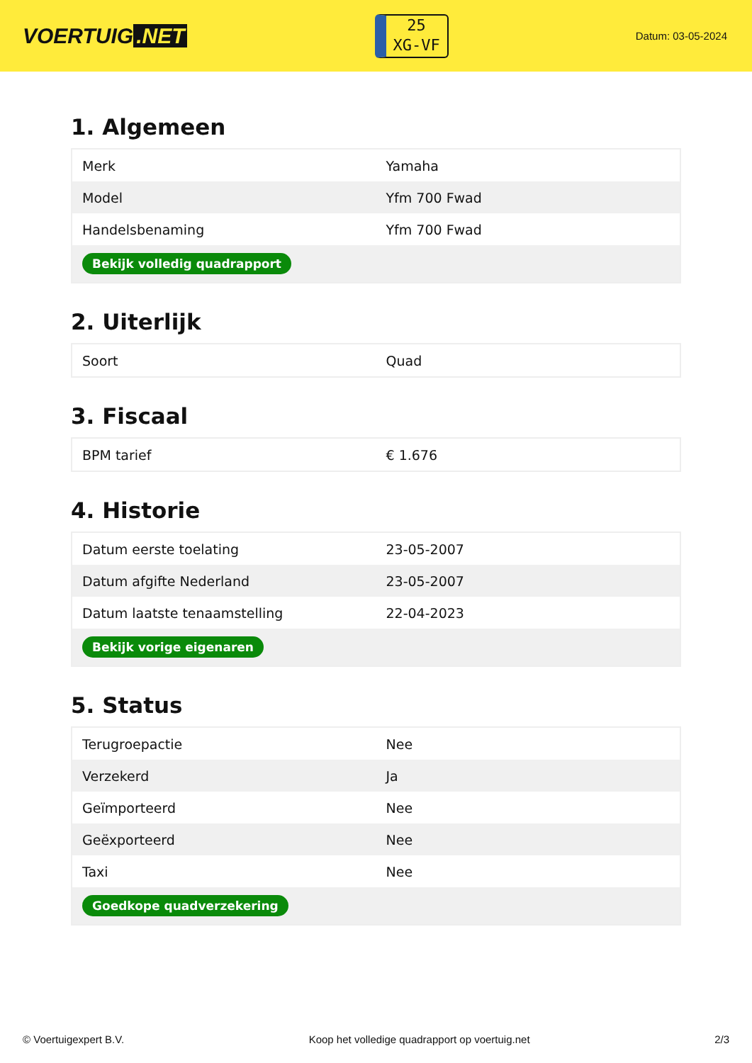VOERTUIG.NET
25
XG-VF
Datum: 03-05-2024
1. Algemeen
| Merk | Yamaha |
| Model | Yfm 700 Fwad |
| Handelsbenaming | Yfm 700 Fwad |
| Bekijk volledig quadrapport | |
2. Uiterlijk
| Soort | Quad |
3. Fiscaal
| BPM tarief | € 1.676 |
4. Historie
| Datum eerste toelating | 23-05-2007 |
| Datum afgifte Nederland | 23-05-2007 |
| Datum laatste tenaamstelling | 22-04-2023 |
| Bekijk vorige eigenaren | |
5. Status
| Terugroepactie | Nee |
| Verzekerd | Ja |
| Geïmporteerd | Nee |
| Geëxporteerd | Nee |
| Taxi | Nee |
| Goedkope quadverzekering | |
© Voertuigexpert B.V. Koop het volledige quadrapport op voertuig.net 2/3